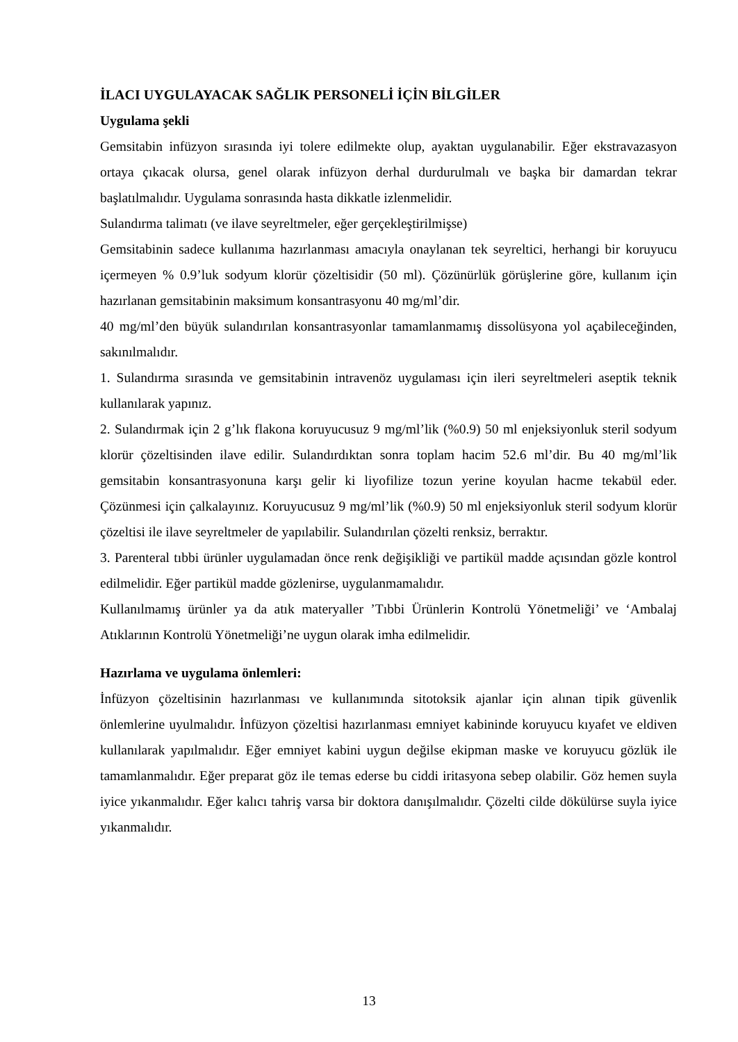İLACI UYGULAYACAK SAĞLIK PERSONELİ İÇİN BİLGİLER
Uygulama şekli
Gemsitabin infüzyon sırasında iyi tolere edilmekte olup, ayaktan uygulanabilir. Eğer ekstravazasyon ortaya çıkacak olursa, genel olarak infüzyon derhal durdurulmalı ve başka bir damardan tekrar başlatılmalıdır. Uygulama sonrasında hasta dikkatle izlenmelidir.
Sulandırma talimatı (ve ilave seyreltmeler, eğer gerçekleştirilmişse)
Gemsitabinin sadece kullanıma hazırlanması amacıyla onaylanan tek seyreltici, herhangi bir koruyucu içermeyen % 0.9’luk sodyum klorür çözeltisidir (50 ml). Çözünürlük görüşlerine göre, kullanım için hazırlanan gemsitabinin maksimum konsantrasyonu 40 mg/ml’dir.
40 mg/ml’den büyük sulandırılan konsantrasyonlar tamamlanmamış dissolüsyona yol açabileceğinden, sakınılmalıdır.
1. Sulandırma sırasında ve gemsitabinin intravenöz uygulaması için ileri seyreltmeleri aseptik teknik kullanılarak yapınız.
2. Sulandırmak için 2 g’lık flakona koruyucusuz 9 mg/ml’lik (%0.9) 50 ml enjeksiyonluk steril sodyum klorür çözeltisinden ilave edilir. Sulandırdıktan sonra toplam hacim 52.6 ml’dir. Bu 40 mg/ml’lik gemsitabin konsantrasyonuna karşı gelir ki liyofilize tozun yerine koyulan hacme tekabül eder. Çözünmesi için çalkalayınız. Koruyucusuz 9 mg/ml’lik (%0.9) 50 ml enjeksiyonluk steril sodyum klorür çözeltisi ile ilave seyreltmeler de yapılabilir. Sulandırılan çözelti renksiz, berraktır.
3. Parenteral tıbbi ürünler uygulamadan önce renk değişikliği ve partikül madde açısından gözle kontrol edilmelidir. Eğer partikül madde gözlenirse, uygulanmamalıdır.
Kullanılmamış ürünler ya da atık materyaller ’Tıbbi Ürünlerin Kontrolü Yönetmeliği’ ve ‘Ambalaj Atıklarının Kontrolü Yönetmeliği’ne uygun olarak imha edilmelidir.
Hazırlama ve uygulama önlemleri:
İnfüzyon çözeltisinin hazırlanması ve kullanımında sitotoksik ajanlar için alınan tipik güvenlik önlemlerine uyulmalıdır. İnfüzyon çözeltisi hazırlanması emniyet kabininde koruyucu kıyafet ve eldiven kullanılarak yapılmalıdır. Eğer emniyet kabini uygun değilse ekipman maske ve koruyucu gözlük ile tamamlanmalıdır. Eğer preparat göz ile temas ederse bu ciddi iritasyona sebep olabilir. Göz hemen suyla iyice yıkanmalıdır. Eğer kalıcı tahriş varsa bir doktora danışılmalıdır. Çözelti cilde dökülürse suyla iyice yıkanmalıdır.
13